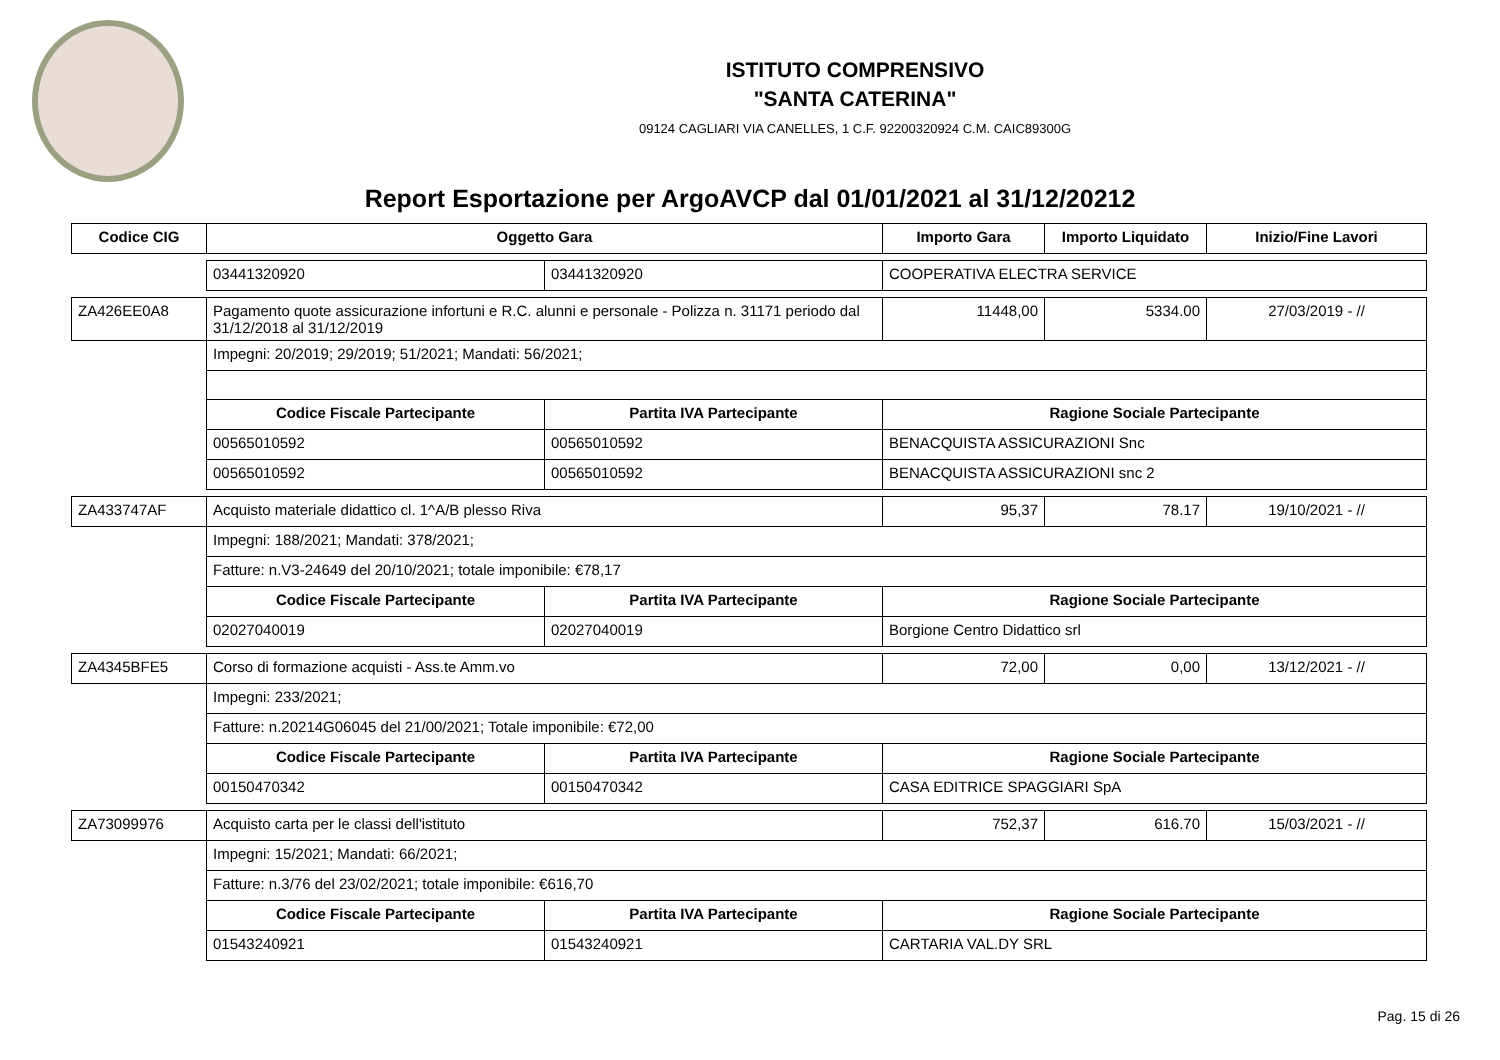ISTITUTO COMPRENSIVO
"SANTA CATERINA"
09124 CAGLIARI VIA CANELLES, 1 C.F. 92200320924 C.M. CAIC89300G
Report Esportazione per ArgoAVCP dal 01/01/2021 al 31/12/20212
| Codice CIG | Oggetto Gara | | Importo Gara | Importo Liquidato | Inizio/Fine Lavori |
| --- | --- | --- | --- | --- | --- |
| | 03441320920 | 03441320920 | COOPERATIVA ELECTRA SERVICE | | |
| ZA426EE0A8 | Pagamento quote assicurazione infortuni e R.C. alunni e personale - Polizza n. 31171 periodo dal 31/12/2018 al 31/12/2019 | | 11448,00 | 5334.00 | 27/03/2019 - // |
| | Impegni: 20/2019; 29/2019; 51/2021; Mandati: 56/2021; | | | | |
| | Codice Fiscale Partecipante | Partita IVA Partecipante | Ragione Sociale Partecipante | | |
| | 00565010592 | 00565010592 | BENACQUISTA ASSICURAZIONI Snc | | |
| | 00565010592 | 00565010592 | BENACQUISTA ASSICURAZIONI snc 2 | | |
| ZA433747AF | Acquisto materiale didattico cl. 1^A/B plesso Riva | | 95,37 | 78.17 | 19/10/2021 - // |
| | Impegni: 188/2021; Mandati: 378/2021; | | | | |
| | Fatture: n.V3-24649 del 20/10/2021; totale imponibile: €78,17 | | | | |
| | Codice Fiscale Partecipante | Partita IVA Partecipante | Ragione Sociale Partecipante | | |
| | 02027040019 | 02027040019 | Borgione Centro Didattico srl | | |
| ZA4345BFE5 | Corso di formazione acquisti - Ass.te Amm.vo | | 72,00 | 0,00 | 13/12/2021 - // |
| | Impegni: 233/2021; | | | | |
| | Fatture: n.20214G06045 del 21/00/2021; Totale imponibile: €72,00 | | | | |
| | Codice Fiscale Partecipante | Partita IVA Partecipante | Ragione Sociale Partecipante | | |
| | 00150470342 | 00150470342 | CASA EDITRICE SPAGGIARI SpA | | |
| ZA73099976 | Acquisto carta per le classi dell'istituto | | 752,37 | 616.70 | 15/03/2021 - // |
| | Impegni: 15/2021; Mandati: 66/2021; | | | | |
| | Fatture: n.3/76 del 23/02/2021; totale imponibile: €616,70 | | | | |
| | Codice Fiscale Partecipante | Partita IVA Partecipante | Ragione Sociale Partecipante | | |
| | 01543240921 | 01543240921 | CARTARIA VAL.DY SRL | | |
Pag. 15 di 26